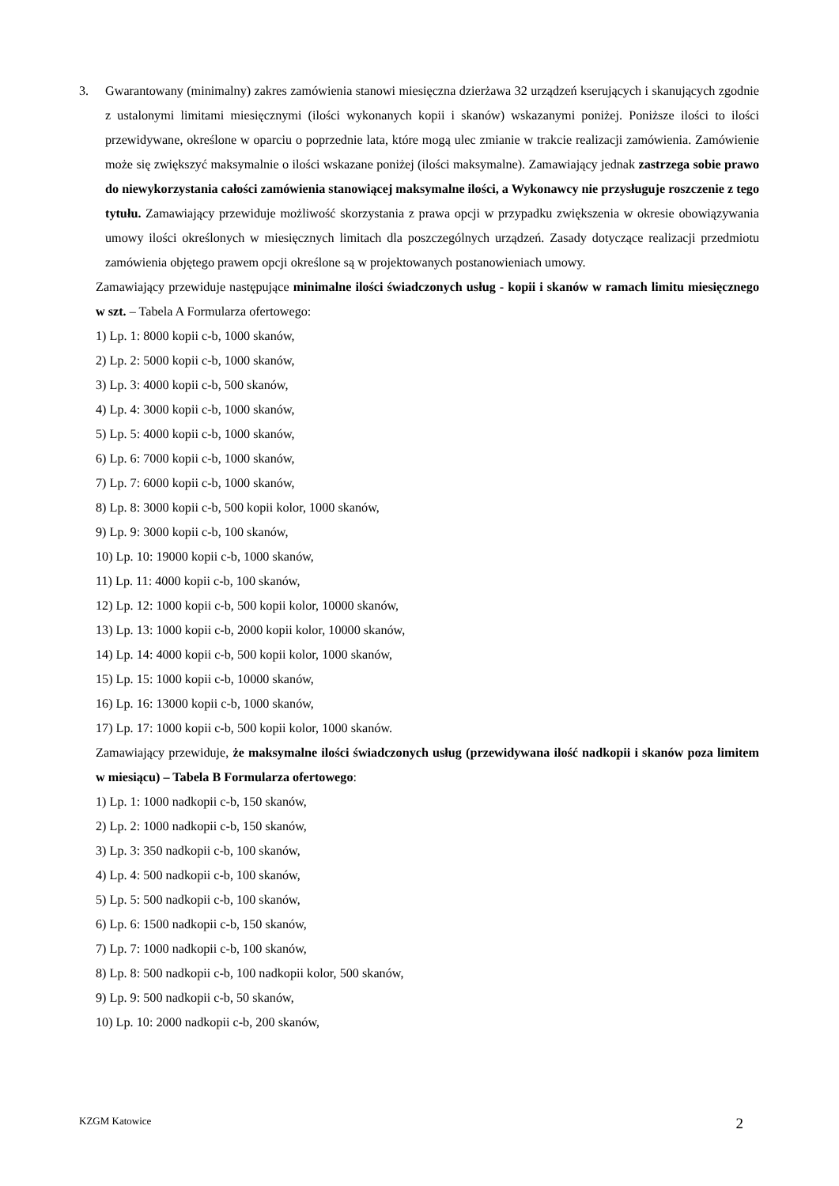3. Gwarantowany (minimalny) zakres zamówienia stanowi miesięczna dzierżawa 32 urządzeń kserujących i skanujących zgodnie z ustalonymi limitami miesięcznymi (ilości wykonanych kopii i skanów) wskazanymi poniżej. Poniższe ilości to ilości przewidywane, określone w oparciu o poprzednie lata, które mogą ulec zmianie w trakcie realizacji zamówienia. Zamówienie może się zwiększyć maksymalnie o ilości wskazane poniżej (ilości maksymalne). Zamawiający jednak zastrzega sobie prawo do niewykorzystania całości zamówienia stanowiącej maksymalne ilości, a Wykonawcy nie przysługuje roszczenie z tego tytułu. Zamawiający przewiduje możliwość skorzystania z prawa opcji w przypadku zwiększenia w okresie obowiązywania umowy ilości określonych w miesięcznych limitach dla poszczególnych urządzeń. Zasady dotyczące realizacji przedmiotu zamówienia objętego prawem opcji określone są w projektowanych postanowieniach umowy.
Zamawiający przewiduje następujące minimalne ilości świadczonych usług - kopii i skanów w ramach limitu miesięcznego w szt. – Tabela A Formularza ofertowego:
1) Lp. 1: 8000 kopii c-b, 1000 skanów,
2) Lp. 2: 5000 kopii c-b, 1000 skanów,
3) Lp. 3: 4000 kopii c-b, 500 skanów,
4) Lp. 4: 3000 kopii c-b, 1000 skanów,
5) Lp. 5: 4000 kopii c-b, 1000 skanów,
6) Lp. 6: 7000 kopii c-b, 1000 skanów,
7) Lp. 7: 6000 kopii c-b, 1000 skanów,
8) Lp. 8: 3000 kopii c-b, 500 kopii kolor, 1000 skanów,
9) Lp. 9: 3000 kopii c-b, 100 skanów,
10) Lp. 10: 19000 kopii c-b, 1000 skanów,
11) Lp. 11: 4000 kopii c-b, 100 skanów,
12) Lp. 12: 1000 kopii c-b, 500 kopii kolor, 10000 skanów,
13) Lp. 13: 1000 kopii c-b, 2000 kopii kolor, 10000 skanów,
14) Lp. 14: 4000 kopii c-b, 500 kopii kolor, 1000 skanów,
15) Lp. 15: 1000 kopii c-b, 10000 skanów,
16) Lp. 16: 13000 kopii c-b, 1000 skanów,
17) Lp. 17: 1000 kopii c-b, 500 kopii kolor, 1000 skanów.
Zamawiający przewiduje, że maksymalne ilości świadczonych usług (przewidywana ilość nadkopii i skanów poza limitem w miesiącu) – Tabela B Formularza ofertowego:
1) Lp. 1: 1000 nadkopii c-b, 150 skanów,
2) Lp. 2: 1000 nadkopii c-b, 150 skanów,
3) Lp. 3: 350 nadkopii c-b, 100 skanów,
4) Lp. 4: 500 nadkopii c-b, 100 skanów,
5) Lp. 5: 500 nadkopii c-b, 100 skanów,
6) Lp. 6: 1500 nadkopii c-b, 150 skanów,
7) Lp. 7: 1000 nadkopii c-b, 100 skanów,
8) Lp. 8: 500 nadkopii c-b, 100 nadkopii kolor, 500 skanów,
9) Lp. 9: 500 nadkopii c-b, 50 skanów,
10) Lp. 10: 2000 nadkopii c-b, 200 skanów,
KZGM Katowice 2